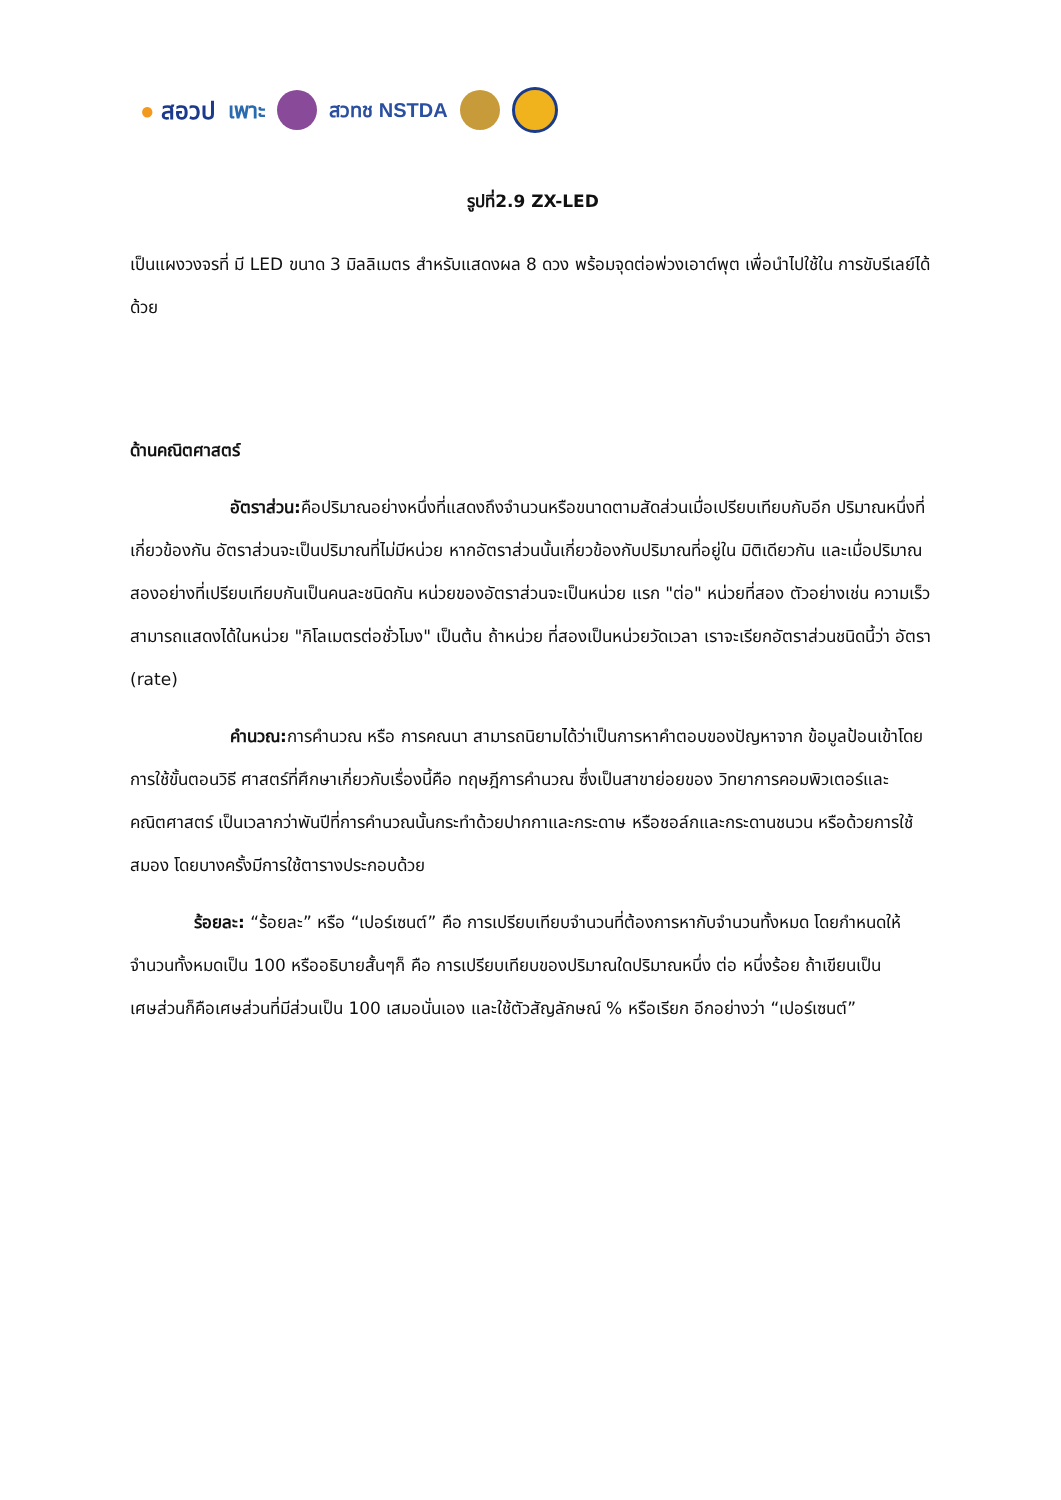● สอวป เพาะ สวทช NSTDA
รูปที่2.9 ZX-LED
เป็นแผงวงจรที่ มี LED ขนาด 3 มิลลิเมตร สำหรับแสดงผล 8 ดวง พร้อมจุดต่อพ่วงเอาต์พุต เพื่อนำไปใช้ใน การขับรีเลย์ได้ด้วย
ด้านคณิตศาสตร์
อัตราส่วน: คือปริมาณอย่างหนึ่งที่แสดงถึงจำนวนหรือขนาดตามสัดส่วนเมื่อเปรียบเทียบกับอีก ปริมาณหนึ่งที่เกี่ยวข้องกัน อัตราส่วนจะเป็นปริมาณที่ไม่มีหน่วย หากอัตราส่วนนั้นเกี่ยวข้องกับปริมาณที่อยู่ใน มิติเดียวกัน และเมื่อปริมาณสองอย่างที่เปรียบเทียบกันเป็นคนละชนิดกัน หน่วยของอัตราส่วนจะเป็นหน่วย แรก "ต่อ" หน่วยที่สอง ตัวอย่างเช่น ความเร็วสามารถแสดงได้ในหน่วย "กิโลเมตรต่อชั่วโมง" เป็นต้น ถ้าหน่วย ที่สองเป็นหน่วยวัดเวลา เราจะเรียกอัตราส่วนชนิดนี้ว่า อัตรา (rate)
คำนวณ: การคำนวณ หรือ การคณนา สามารถนิยามได้ว่าเป็นการหาคำตอบของปัญหาจาก ข้อมูลป้อนเข้าโดยการใช้ขั้นตอนวิธี ศาสตร์ที่ศึกษาเกี่ยวกับเรื่องนี้คือ ทฤษฎีการคำนวณ ซึ่งเป็นสาขาย่อยของ วิทยาการคอมพิวเตอร์และคณิตศาสตร์ เป็นเวลากว่าพันปีที่การคำนวณนั้นกระทำด้วยปากกาและกระดาษ หรือชอล์กและกระดานชนวน หรือด้วยการใช้สมอง โดยบางครั้งมีการใช้ตารางประกอบด้วย
ร้อยละ: “ร้อยละ” หรือ “เปอร์เซนต์” คือ การเปรียบเทียบจำนวนที่ต้องการหากับจำนวนทั้งหมด โดยกำหนดให้จำนวนทั้งหมดเป็น 100 หรืออธิบายสั้นๆก็ คือ การเปรียบเทียบของปริมาณใดปริมาณหนึ่ง ต่อ หนึ่งร้อย ถ้าเขียนเป็นเศษส่วนก็คือเศษส่วนที่มีส่วนเป็น 100 เสมอนั่นเอง และใช้ตัวสัญลักษณ์ % หรือเรียก อีกอย่างว่า “เปอร์เซนต์”